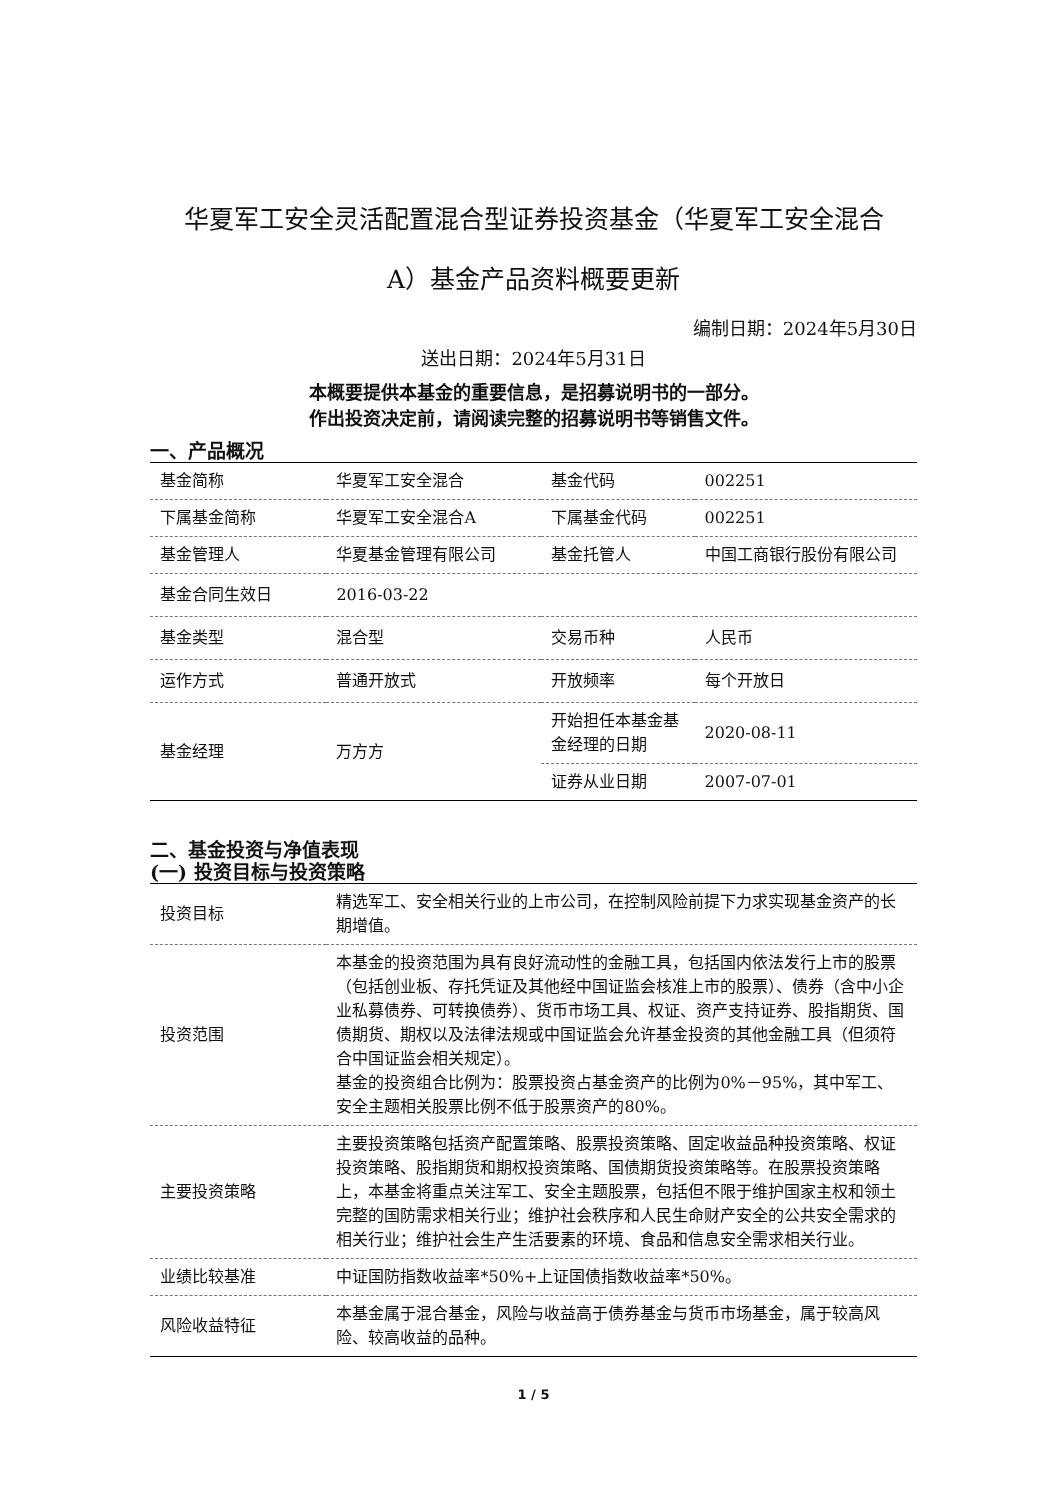华夏军工安全灵活配置混合型证券投资基金（华夏军工安全混合
A）基金产品资料概要更新
编制日期：2024年5月30日
送出日期：2024年5月31日
本概要提供本基金的重要信息，是招募说明书的一部分。
作出投资决定前，请阅读完整的招募说明书等销售文件。
一、产品概况
| 基金简称 | 华夏军工安全混合 | 基金代码 | 002251 |
| 下属基金简称 | 华夏军工安全混合A | 下属基金代码 | 002251 |
| 基金管理人 | 华夏基金管理有限公司 | 基金托管人 | 中国工商银行股份有限公司 |
| 基金合同生效日 | 2016-03-22 | | |
| 基金类型 | 混合型 | 交易币种 | 人民币 |
| 运作方式 | 普通开放式 | 开放频率 | 每个开放日 |
| 基金经理 | 万方方 | 开始担任本基金基金经理的日期 | 2020-08-11 |
| | | 证券从业日期 | 2007-07-01 |
二、基金投资与净值表现
(一) 投资目标与投资策略
| 投资目标 | 精选军工、安全相关行业的上市公司，在控制风险前提下力求实现基金资产的长期增值。 |
| 投资范围 | 本基金的投资范围为具有良好流动性的金融工具，包括国内依法发行上市的股票（包括创业板、存托凭证及其他经中国证监会核准上市的股票）、债券（含中小企业私募债券、可转换债券）、货币市场工具、权证、资产支持证券、股指期货、国债期货、期权以及法律法规或中国证监会允许基金投资的其他金融工具（但须符合中国证监会相关规定）。 基金的投资组合比例为：股票投资占基金资产的比例为0%－95%，其中军工、安全主题相关股票比例不低于股票资产的80%。 |
| 主要投资策略 | 主要投资策略包括资产配置策略、股票投资策略、固定收益品种投资策略、权证投资策略、股指期货和期权投资策略、国债期货投资策略等。在股票投资策略上，本基金将重点关注军工、安全主题股票，包括但不限于维护国家主权和领土完整的国防需求相关行业；维护社会秩序和人民生命财产安全的公共安全需求的相关行业；维护社会生产生活要素的环境、食品和信息安全需求相关行业。 |
| 业绩比较基准 | 中证国防指数收益率*50%+上证国债指数收益率*50%。 |
| 风险收益特征 | 本基金属于混合基金，风险与收益高于债券基金与货币市场基金，属于较高风险、较高收益的品种。 |
1 / 5